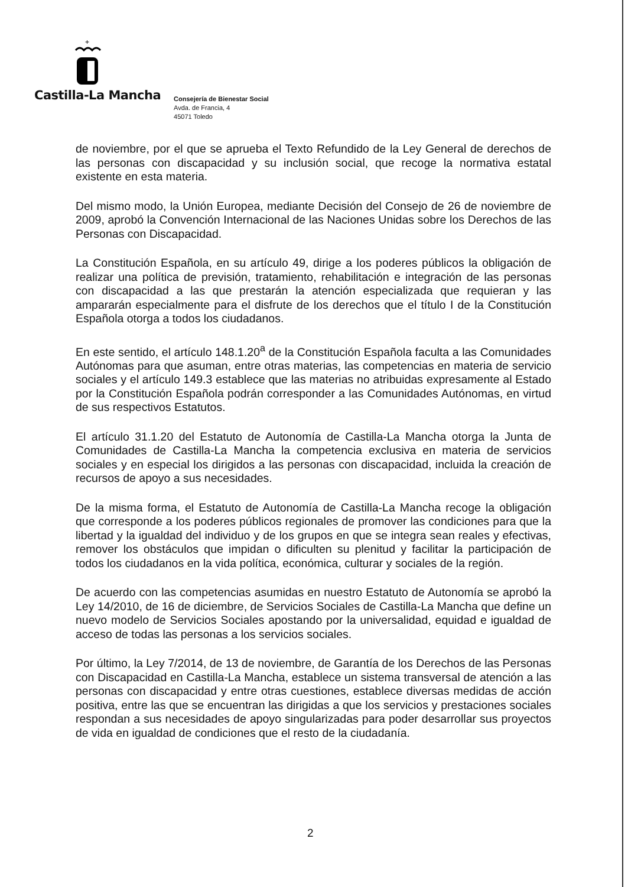+
Castilla-La Mancha
Consejería de Bienestar Social
Avda. de Francia, 4
45071 Toledo
de noviembre, por el que se aprueba el Texto Refundido de la Ley General de derechos de las personas con discapacidad y su inclusión social, que recoge la normativa estatal existente en esta materia.
Del mismo modo, la Unión Europea, mediante Decisión del Consejo de 26 de noviembre de 2009, aprobó la Convención Internacional de las Naciones Unidas sobre los Derechos de las Personas con Discapacidad.
La Constitución Española, en su artículo 49, dirige a los poderes públicos la obligación de realizar una política de previsión, tratamiento, rehabilitación e integración de las personas con discapacidad a las que prestarán la atención especializada que requieran y las ampararán especialmente para el disfrute de los derechos que el título I de la Constitución Española otorga a todos los ciudadanos.
En este sentido, el artículo 148.1.20<sup>a</sup> de la Constitución Española faculta a las Comunidades Autónomas para que asuman, entre otras materias, las competencias en materia de servicio sociales y el artículo 149.3 establece que las materias no atribuidas expresamente al Estado por la Constitución Española podrán corresponder a las Comunidades Autónomas, en virtud de sus respectivos Estatutos.
El artículo 31.1.20 del Estatuto de Autonomía de Castilla-La Mancha otorga la Junta de Comunidades de Castilla-La Mancha la competencia exclusiva en materia de servicios sociales y en especial los dirigidos a las personas con discapacidad, incluida la creación de recursos de apoyo a sus necesidades.
De la misma forma, el Estatuto de Autonomía de Castilla-La Mancha recoge la obligación que corresponde a los poderes públicos regionales de promover las condiciones para que la libertad y la igualdad del individuo y de los grupos en que se integra sean reales y efectivas, remover los obstáculos que impidan o dificulten su plenitud y facilitar la participación de todos los ciudadanos en la vida política, económica, culturar y sociales de la región.
De acuerdo con las competencias asumidas en nuestro Estatuto de Autonomía se aprobó la Ley 14/2010, de 16 de diciembre, de Servicios Sociales de Castilla-La Mancha que define un nuevo modelo de Servicios Sociales apostando por la universalidad, equidad e igualdad de acceso de todas las personas a los servicios sociales.
Por último, la Ley 7/2014, de 13 de noviembre, de Garantía de los Derechos de las Personas con Discapacidad en Castilla-La Mancha, establece un sistema transversal de atención a las personas con discapacidad y entre otras cuestiones, establece diversas medidas de acción positiva, entre las que se encuentran las dirigidas a que los servicios y prestaciones sociales respondan a sus necesidades de apoyo singularizadas para poder desarrollar sus proyectos de vida en igualdad de condiciones que el resto de la ciudadanía.
2